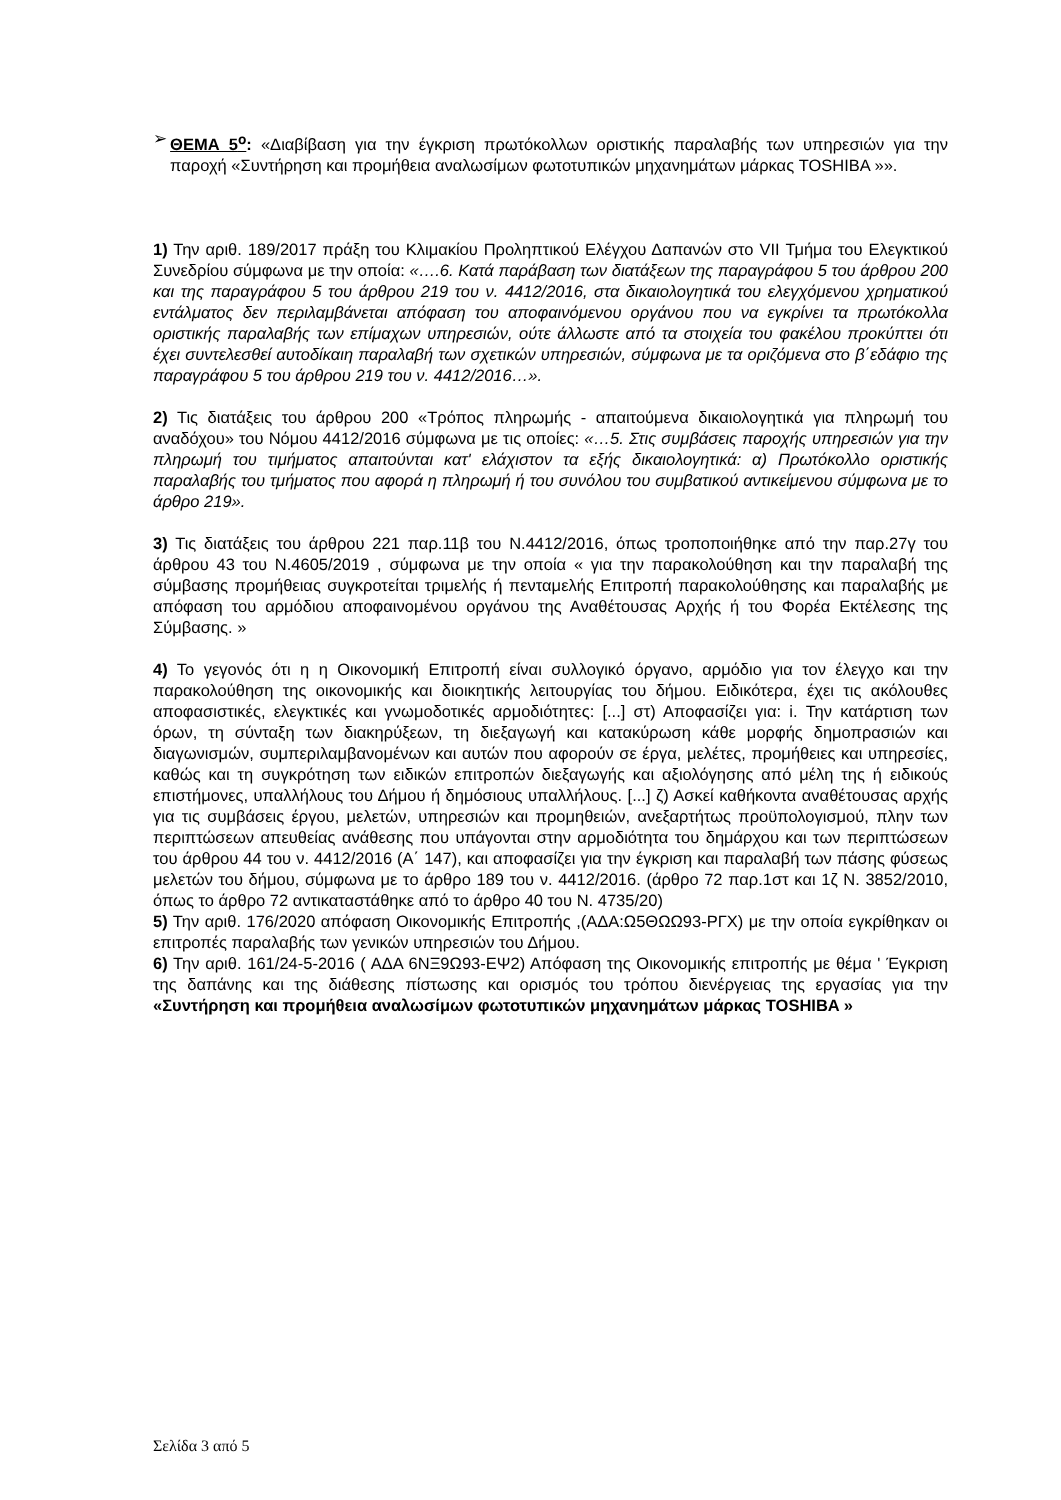➢ ΘΕΜΑ 5<sup>ο</sup>: «Διαβίβαση για την έγκριση πρωτόκολλων οριστικής παραλαβής των υπηρεσιών για την παροχή «Συντήρηση και προμήθεια αναλωσίμων φωτοτυπικών μηχανημάτων μάρκας TOSHIBA »».
1) Την αριθ. 189/2017 πράξη του Κλιμακίου Προληπτικού Ελέγχου Δαπανών στο VII Τμήμα του Ελεγκτικού Συνεδρίου σύμφωνα με την οποία: «….6. Κατά παράβαση των διατάξεων της παραγράφου 5 του άρθρου 200 και της παραγράφου 5 του άρθρου 219 του ν. 4412/2016, στα δικαιολογητικά του ελεγχόμενου χρηματικού εντάλματος δεν περιλαμβάνεται απόφαση του αποφαινόμενου οργάνου που να εγκρίνει τα πρωτόκολλα οριστικής παραλαβής των επίμαχων υπηρεσιών, ούτε άλλωστε από τα στοιχεία του φακέλου προκύπτει ότι έχει συντελεσθεί αυτοδίκαιη παραλαβή των σχετικών υπηρεσιών, σύμφωνα με τα οριζόμενα στο β΄εδάφιο της παραγράφου 5 του άρθρου 219 του ν. 4412/2016…».
2) Τις διατάξεις του άρθρου 200 «Τρόπος πληρωμής - απαιτούμενα δικαιολογητικά για πληρωμή του αναδόχου» του Νόμου 4412/2016 σύμφωνα με τις οποίες: «…5. Στις συμβάσεις παροχής υπηρεσιών για την πληρωμή του τιμήματος απαιτούνται κατ' ελάχιστον τα εξής δικαιολογητικά: α) Πρωτόκολλο οριστικής παραλαβής του τμήματος που αφορά η πληρωμή ή του συνόλου του συμβατικού αντικείμενου σύμφωνα με το άρθρο 219».
3) Τις διατάξεις του άρθρου 221 παρ.11β του Ν.4412/2016, όπως τροποποιήθηκε από την παρ.27γ του άρθρου 43 του Ν.4605/2019 , σύμφωνα με την οποία « για την παρακολούθηση και την παραλαβή της σύμβασης προμήθειας συγκροτείται τριμελής ή πενταμελής Επιτροπή παρακολούθησης και παραλαβής με απόφαση του αρμόδιου αποφαινομένου οργάνου της Αναθέτουσας Αρχής ή του Φορέα Εκτέλεσης της Σύμβασης. »
4) Το γεγονός ότι η η Οικονομική Επιτροπή είναι συλλογικό όργανο, αρμόδιο για τον έλεγχο και την παρακολούθηση της οικονομικής και διοικητικής λειτουργίας του δήμου. Ειδικότερα, έχει τις ακόλουθες αποφασιστικές, ελεγκτικές και γνωμοδοτικές αρμοδιότητες: [...] στ) Αποφασίζει για: i. Την κατάρτιση των όρων, τη σύνταξη των διακηρύξεων, τη διεξαγωγή και κατακύρωση κάθε μορφής δημοπρασιών και διαγωνισμών, συμπεριλαμβανομένων και αυτών που αφορούν σε έργα, μελέτες, προμήθειες και υπηρεσίες, καθώς και τη συγκρότηση των ειδικών επιτροπών διεξαγωγής και αξιολόγησης από μέλη της ή ειδικούς επιστήμονες, υπαλλήλους του Δήμου ή δημόσιους υπαλλήλους. [...] ζ) Ασκεί καθήκοντα αναθέτουσας αρχής για τις συμβάσεις έργου, μελετών, υπηρεσιών και προμηθειών, ανεξαρτήτως προϋπολογισμού, πλην των περιπτώσεων απευθείας ανάθεσης που υπάγονται στην αρμοδιότητα του δημάρχου και των περιπτώσεων του άρθρου 44 του ν. 4412/2016 (Α΄ 147), και αποφασίζει για την έγκριση και παραλαβή των πάσης φύσεως μελετών του δήμου, σύμφωνα με το άρθρο 189 του ν. 4412/2016. (άρθρο 72 παρ.1στ και 1ζ Ν. 3852/2010, όπως το άρθρο 72 αντικαταστάθηκε από το άρθρο 40 του Ν. 4735/20)
5) Την αριθ. 176/2020 απόφαση Οικονομικής Επιτροπής ,(ΑΔΑ:Ω5ΘΩΩ93-ΡΓΧ) με την οποία εγκρίθηκαν οι επιτροπές παραλαβής των γενικών υπηρεσιών του Δήμου.
6) Την αριθ. 161/24-5-2016 ( ΑΔΑ 6ΝΞ9Ω93-ΕΨ2) Απόφαση της Οικονομικής επιτροπής με θέμα ' Έγκριση της δαπάνης και της διάθεσης πίστωσης και ορισμός του τρόπου διενέργειας της εργασίας για την «Συντήρηση και προμήθεια αναλωσίμων φωτοτυπικών μηχανημάτων μάρκας TOSHIBA »
Σελίδα 3 από 5